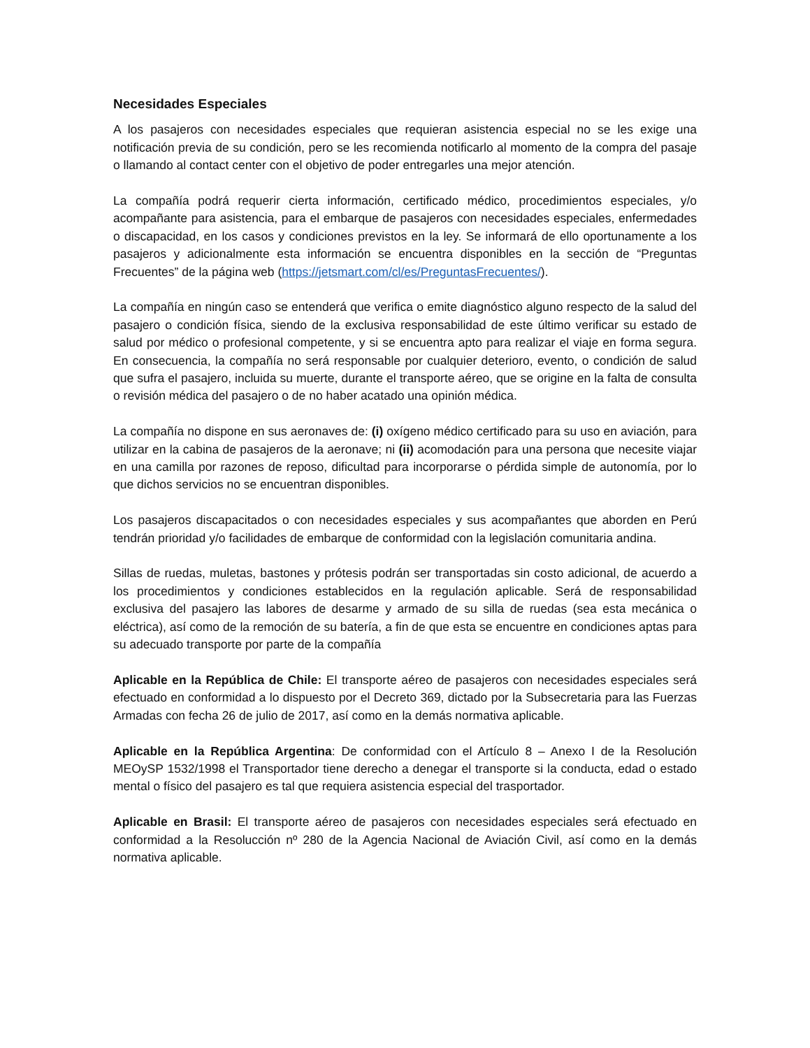Necesidades Especiales
A los pasajeros con necesidades especiales que requieran asistencia especial no se les exige una notificación previa de su condición, pero se les recomienda notificarlo al momento de la compra del pasaje o llamando al contact center con el objetivo de poder entregarles una mejor atención.
La compañía podrá requerir cierta información, certificado médico, procedimientos especiales, y/o acompañante para asistencia, para el embarque de pasajeros con necesidades especiales, enfermedades o discapacidad, en los casos y condiciones previstos en la ley. Se informará de ello oportunamente a los pasajeros y adicionalmente esta información se encuentra disponibles en la sección de “Preguntas Frecuentes” de la página web (https://jetsmart.com/cl/es/PreguntasFrecuentes/).
La compañía en ningún caso se entenderá que verifica o emite diagnóstico alguno respecto de la salud del pasajero o condición física, siendo de la exclusiva responsabilidad de este último verificar su estado de salud por médico o profesional competente, y si se encuentra apto para realizar el viaje en forma segura. En consecuencia, la compañía no será responsable por cualquier deterioro, evento, o condición de salud que sufra el pasajero, incluida su muerte, durante el transporte aéreo, que se origine en la falta de consulta o revisión médica del pasajero o de no haber acatado una opinión médica.
La compañía no dispone en sus aeronaves de: (i) oxígeno médico certificado para su uso en aviación, para utilizar en la cabina de pasajeros de la aeronave; ni (ii) acomodación para una persona que necesite viajar en una camilla por razones de reposo, dificultad para incorporarse o pérdida simple de autonomía, por lo que dichos servicios no se encuentran disponibles.
Los pasajeros discapacitados o con necesidades especiales y sus acompañantes que aborden en Perú tendrán prioridad y/o facilidades de embarque de conformidad con la legislación comunitaria andina.
Sillas de ruedas, muletas, bastones y prótesis podrán ser transportadas sin costo adicional, de acuerdo a los procedimientos y condiciones establecidos en la regulación aplicable. Será de responsabilidad exclusiva del pasajero las labores de desarme y armado de su silla de ruedas (sea esta mecánica o eléctrica), así como de la remoción de su batería, a fin de que esta se encuentre en condiciones aptas para su adecuado transporte por parte de la compañía
Aplicable en la República de Chile: El transporte aéreo de pasajeros con necesidades especiales será efectuado en conformidad a lo dispuesto por el Decreto 369, dictado por la Subsecretaria para las Fuerzas Armadas con fecha 26 de julio de 2017, así como en la demás normativa aplicable.
Aplicable en la República Argentina: De conformidad con el Artículo 8 – Anexo I de la Resolución MEOySP 1532/1998 el Transportador tiene derecho a denegar el transporte si la conducta, edad o estado mental o físico del pasajero es tal que requiera asistencia especial del trasportador.
Aplicable en Brasil: El transporte aéreo de pasajeros con necesidades especiales será efectuado en conformidad a la Resolucción nº 280 de la Agencia Nacional de Aviación Civil, así como en la demás normativa aplicable.